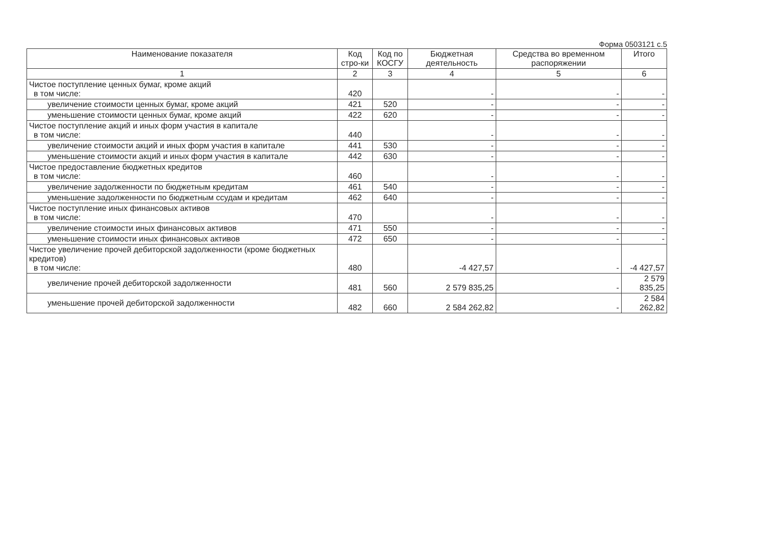Форма 0503121 с.5
| Наименование показателя | Код стро-ки | Код по КОСГУ | Бюджетная деятельность | Средства во временном распоряжении | Итого |
| --- | --- | --- | --- | --- | --- |
| 1 | 2 | 3 | 4 | 5 | 6 |
| Чистое поступление ценных бумаг, кроме акций в том числе: | 420 | | - | - | - |
| увеличение стоимости ценных бумаг, кроме акций | 421 | 520 | - | - | - |
| уменьшение стоимости ценных бумаг, кроме акций | 422 | 620 | - | - | - |
| Чистое поступление акций и иных форм участия в капитале в том числе: | 440 | | - | - | - |
| увеличение стоимости акций и иных форм участия в капитале | 441 | 530 | - | - | - |
| уменьшение стоимости акций и иных форм участия в капитале | 442 | 630 | - | - | - |
| Чистое предоставление бюджетных кредитов в том числе: | 460 | | - | - | - |
| увеличение задолженности по бюджетным кредитам | 461 | 540 | - | - | - |
| уменьшение задолженности по бюджетным ссудам и кредитам | 462 | 640 | - | - | - |
| Чистое поступление иных финансовых активов в том числе: | 470 | | - | - | - |
| увеличение стоимости иных финансовых активов | 471 | 550 | - | - | - |
| уменьшение стоимости иных финансовых активов | 472 | 650 | - | - | - |
| Чистое увеличение прочей дебиторской задолженности (кроме бюджетных кредитов) в том числе: | 480 | | -4 427,57 | - | -4 427,57 |
| увеличение прочей дебиторской задолженности | 481 | 560 | 2 579 835,25 | - | 2 579 835,25 |
| уменьшение прочей дебиторской задолженности | 482 | 660 | 2 584 262,82 | - | 2 584 262,82 |